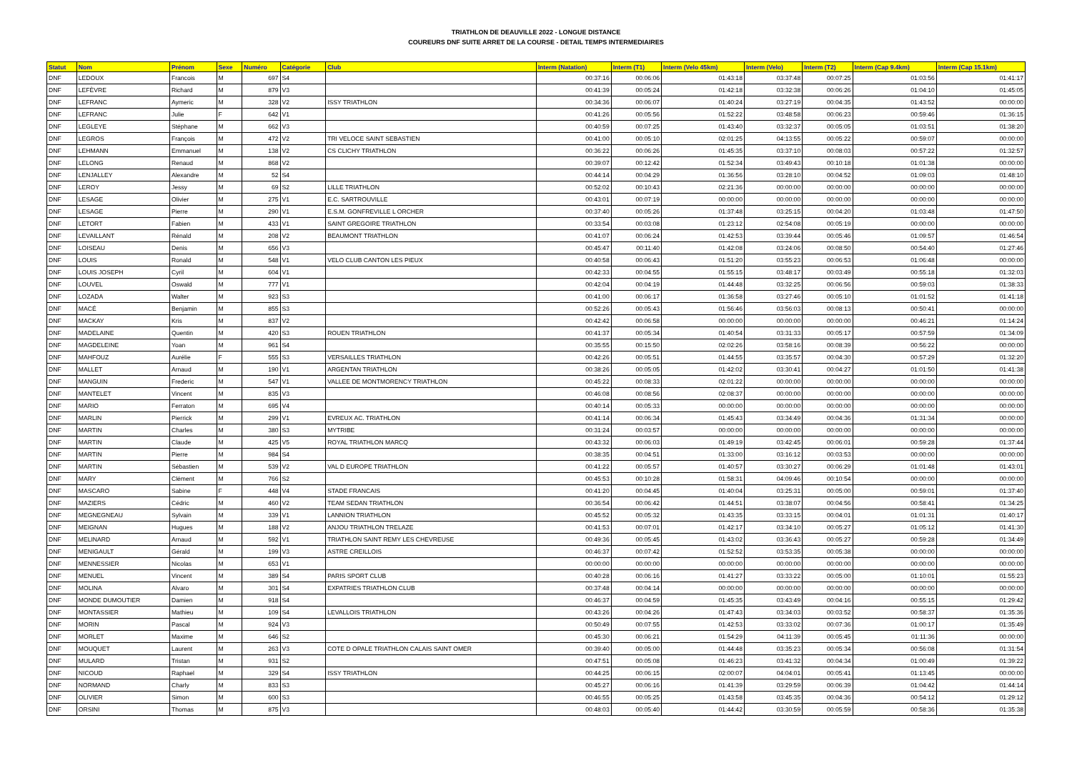TRIATHLON DE DEAUVILLE 2022 - LONGUE DISTANCE
COUREURS DNF SUITE ARRET DE LA COURSE - DETAIL TEMPS INTERMEDIAIRES
| Statut | Nom | Prénom | Sexe | Numéro | Catégorie | Club | Interm (Natation) | Interm (T1) | Interm (Velo 45km) | Interm (Velo) | Interm (T2) | Interm (Cap 9.4km) | Interm (Cap 15.1km) |
| --- | --- | --- | --- | --- | --- | --- | --- | --- | --- | --- | --- | --- | --- |
| DNF | LEDOUX | Francois | M | 697 | S4 | | 00:37:16 | 00:06:06 | 01:43:18 | 03:37:48 | 00:07:25 | 01:03:56 | 01:41:17 |
| DNF | LEFÈVRE | Richard | M | 879 | V3 | | 00:41:39 | 00:05:24 | 01:42:18 | 03:32:38 | 00:06:26 | 01:04:10 | 01:45:05 |
| DNF | LEFRANC | Aymeric | M | 328 | V2 | ISSY TRIATHLON | 00:34:36 | 00:06:07 | 01:40:24 | 03:27:19 | 00:04:35 | 01:43:52 | 00:00:00 |
| DNF | LEFRANC | Julie | F | 642 | V1 | | 00:41:26 | 00:05:56 | 01:52:22 | 03:48:58 | 00:06:23 | 00:59:46 | 01:36:15 |
| DNF | LEGLEYE | Stéphane | M | 662 | V3 | | 00:40:59 | 00:07:25 | 01:43:40 | 03:32:37 | 00:05:05 | 01:03:51 | 01:38:20 |
| DNF | LEGROS | François | M | 472 | V2 | TRI VELOCE SAINT SEBASTIEN | 00:41:00 | 00:05:10 | 02:01:25 | 04:13:55 | 00:05:22 | 00:59:07 | 00:00:00 |
| DNF | LEHMANN | Emmanuel | M | 138 | V2 | CS CLICHY TRIATHLON | 00:36:22 | 00:06:26 | 01:45:35 | 03:37:10 | 00:08:03 | 00:57:22 | 01:32:57 |
| DNF | LELONG | Renaud | M | 868 | V2 | | 00:39:07 | 00:12:42 | 01:52:34 | 03:49:43 | 00:10:18 | 01:01:38 | 00:00:00 |
| DNF | LENJALLEY | Alexandre | M | 52 | S4 | | 00:44:14 | 00:04:29 | 01:36:56 | 03:28:10 | 00:04:52 | 01:09:03 | 01:48:10 |
| DNF | LEROY | Jessy | M | 69 | S2 | LILLE TRIATHLON | 00:52:02 | 00:10:43 | 02:21:36 | 00:00:00 | 00:00:00 | 00:00:00 | 00:00:00 |
| DNF | LESAGE | Olivier | M | 275 | V1 | E.C. SARTROUVILLE | 00:43:01 | 00:07:19 | 00:00:00 | 00:00:00 | 00:00:00 | 00:00:00 | 00:00:00 |
| DNF | LESAGE | Pierre | M | 290 | V1 | E.S.M. GONFREVILLE L ORCHER | 00:37:40 | 00:05:26 | 01:37:48 | 03:25:15 | 00:04:20 | 01:03:48 | 01:47:50 |
| DNF | LETORT | Fabien | M | 433 | V1 | SAINT GREGOIRE TRIATHLON | 00:33:54 | 00:03:08 | 01:23:12 | 02:54:08 | 00:05:19 | 00:00:00 | 00:00:00 |
| DNF | LEVAILLANT | Rénald | M | 208 | V2 | BEAUMONT TRIATHLON | 00:41:07 | 00:06:24 | 01:42:53 | 03:39:44 | 00:05:46 | 01:09:57 | 01:46:54 |
| DNF | LOISEAU | Denis | M | 656 | V3 | | 00:45:47 | 00:11:40 | 01:42:08 | 03:24:06 | 00:08:50 | 00:54:40 | 01:27:46 |
| DNF | LOUIS | Ronald | M | 548 | V1 | VELO CLUB CANTON LES PIEUX | 00:40:58 | 00:06:43 | 01:51:20 | 03:55:23 | 00:06:53 | 01:06:48 | 00:00:00 |
| DNF | LOUIS JOSEPH | Cyril | M | 604 | V1 | | 00:42:33 | 00:04:55 | 01:55:15 | 03:48:17 | 00:03:49 | 00:55:18 | 01:32:03 |
| DNF | LOUVEL | Oswald | M | 777 | V1 | | 00:42:04 | 00:04:19 | 01:44:48 | 03:32:25 | 00:06:56 | 00:59:03 | 01:38:33 |
| DNF | LOZADA | Walter | M | 923 | S3 | | 00:41:00 | 00:06:17 | 01:36:58 | 03:27:46 | 00:05:10 | 01:01:52 | 01:41:18 |
| DNF | MACÉ | Benjamin | M | 855 | S3 | | 00:52:26 | 00:05:43 | 01:56:46 | 03:56:03 | 00:08:13 | 00:50:41 | 00:00:00 |
| DNF | MACKAY | Kris | M | 837 | V2 | | 00:42:42 | 00:06:58 | 00:00:00 | 00:00:00 | 00:00:00 | 00:46:21 | 01:14:24 |
| DNF | MADELAINE | Quentin | M | 420 | S3 | ROUEN TRIATHLON | 00:41:37 | 00:05:34 | 01:40:54 | 03:31:33 | 00:05:17 | 00:57:59 | 01:34:09 |
| DNF | MAGDELEINE | Yoan | M | 961 | S4 | | 00:35:55 | 00:15:50 | 02:02:26 | 03:58:16 | 00:08:39 | 00:56:22 | 00:00:00 |
| DNF | MAHFOUZ | Aurélie | F | 555 | S3 | VERSAILLES TRIATHLON | 00:42:26 | 00:05:51 | 01:44:55 | 03:35:57 | 00:04:30 | 00:57:29 | 01:32:20 |
| DNF | MALLET | Arnaud | M | 190 | V1 | ARGENTAN TRIATHLON | 00:38:26 | 00:05:05 | 01:42:02 | 03:30:41 | 00:04:27 | 01:01:50 | 01:41:38 |
| DNF | MANGUIN | Frederic | M | 547 | V1 | VALLEE DE MONTMORENCY TRIATHLON | 00:45:22 | 00:08:33 | 02:01:22 | 00:00:00 | 00:00:00 | 00:00:00 | 00:00:00 |
| DNF | MANTELET | Vincent | M | 835 | V3 | | 00:46:08 | 00:08:56 | 02:08:37 | 00:00:00 | 00:00:00 | 00:00:00 | 00:00:00 |
| DNF | MARIO | Ferraton | M | 695 | V4 | | 00:40:14 | 00:05:33 | 00:00:00 | 00:00:00 | 00:00:00 | 00:00:00 | 00:00:00 |
| DNF | MARLIN | Pierrick | M | 299 | V1 | EVREUX AC. TRIATHLON | 00:41:14 | 00:06:34 | 01:45:43 | 03:34:49 | 00:04:36 | 01:31:34 | 00:00:00 |
| DNF | MARTIN | Charles | M | 380 | S3 | MYTRIBE | 00:31:24 | 00:03:57 | 00:00:00 | 00:00:00 | 00:00:00 | 00:00:00 | 00:00:00 |
| DNF | MARTIN | Claude | M | 425 | V5 | ROYAL TRIATHLON MARCQ | 00:43:32 | 00:06:03 | 01:49:19 | 03:42:45 | 00:06:01 | 00:59:28 | 01:37:44 |
| DNF | MARTIN | Pierre | M | 984 | S4 | | 00:38:35 | 00:04:51 | 01:33:00 | 03:16:12 | 00:03:53 | 00:00:00 | 00:00:00 |
| DNF | MARTIN | Sébastien | M | 539 | V2 | VAL D EUROPE TRIATHLON | 00:41:22 | 00:05:57 | 01:40:57 | 03:30:27 | 00:06:29 | 01:01:48 | 01:43:01 |
| DNF | MARY | Clément | M | 766 | S2 | | 00:45:53 | 00:10:28 | 01:58:31 | 04:09:46 | 00:10:54 | 00:00:00 | 00:00:00 |
| DNF | MASCARO | Sabine | F | 448 | V4 | STADE FRANCAIS | 00:41:20 | 00:04:45 | 01:40:04 | 03:25:31 | 00:05:00 | 00:59:01 | 01:37:40 |
| DNF | MAZIERS | Cédric | M | 460 | V2 | TEAM SEDAN TRIATHLON | 00:36:54 | 00:06:42 | 01:44:51 | 03:38:07 | 00:04:56 | 00:58:41 | 01:34:25 |
| DNF | MEGNEGNEAU | Sylvain | M | 339 | V1 | LANNION TRIATHLON | 00:45:52 | 00:05:32 | 01:43:35 | 03:33:15 | 00:04:01 | 01:01:31 | 01:40:17 |
| DNF | MEIGNAN | Hugues | M | 188 | V2 | ANJOU TRIATHLON TRELAZE | 00:41:53 | 00:07:01 | 01:42:17 | 03:34:10 | 00:05:27 | 01:05:12 | 01:41:30 |
| DNF | MELINARD | Arnaud | M | 592 | V1 | TRIATHLON SAINT REMY LES CHEVREUSE | 00:49:36 | 00:05:45 | 01:43:02 | 03:36:43 | 00:05:27 | 00:59:28 | 01:34:49 |
| DNF | MENIGAULT | Gérald | M | 199 | V3 | ASTRE CREILLOIS | 00:46:37 | 00:07:42 | 01:52:52 | 03:53:35 | 00:05:38 | 00:00:00 | 00:00:00 |
| DNF | MENNESSIER | Nicolas | M | 653 | V1 | | 00:00:00 | 00:00:00 | 00:00:00 | 00:00:00 | 00:00:00 | 00:00:00 | 00:00:00 |
| DNF | MENUEL | Vincent | M | 389 | S4 | PARIS SPORT CLUB | 00:40:28 | 00:06:16 | 01:41:27 | 03:33:22 | 00:05:00 | 01:10:01 | 01:55:23 |
| DNF | MOLINA | Alvaro | M | 301 | S4 | EXPATRIES TRIATHLON CLUB | 00:37:48 | 00:04:14 | 00:00:00 | 00:00:00 | 00:00:00 | 00:00:00 | 00:00:00 |
| DNF | MONDE DUMOUTIER | Damien | M | 918 | S4 | | 00:46:37 | 00:04:59 | 01:45:35 | 03:43:49 | 00:04:16 | 00:55:15 | 01:29:42 |
| DNF | MONTASSIER | Mathieu | M | 109 | S4 | LEVALLOIS TRIATHLON | 00:43:26 | 00:04:26 | 01:47:43 | 03:34:03 | 00:03:52 | 00:58:37 | 01:35:36 |
| DNF | MORIN | Pascal | M | 924 | V3 | | 00:50:49 | 00:07:55 | 01:42:53 | 03:33:02 | 00:07:36 | 01:00:17 | 01:35:49 |
| DNF | MORLET | Maxime | M | 646 | S2 | | 00:45:30 | 00:06:21 | 01:54:29 | 04:11:39 | 00:05:45 | 01:11:36 | 00:00:00 |
| DNF | MOUQUET | Laurent | M | 263 | V3 | COTE D OPALE TRIATHLON CALAIS SAINT OMER | 00:39:40 | 00:05:00 | 01:44:48 | 03:35:23 | 00:05:34 | 00:56:08 | 01:31:54 |
| DNF | MULARD | Tristan | M | 931 | S2 | | 00:47:51 | 00:05:08 | 01:46:23 | 03:41:32 | 00:04:34 | 01:00:49 | 01:39:22 |
| DNF | NICOUD | Raphael | M | 329 | S4 | ISSY TRIATHLON | 00:44:25 | 00:06:15 | 02:00:07 | 04:04:01 | 00:05:41 | 01:13:45 | 00:00:00 |
| DNF | NORMAND | Charly | M | 833 | S3 | | 00:45:27 | 00:06:16 | 01:41:39 | 03:29:59 | 00:06:39 | 01:04:42 | 01:44:14 |
| DNF | OLIVIER | Simon | M | 600 | S3 | | 00:46:55 | 00:05:25 | 01:43:58 | 03:45:35 | 00:04:36 | 00:54:12 | 01:29:12 |
| DNF | ORSINI | Thomas | M | 875 | V3 | | 00:48:03 | 00:05:40 | 01:44:42 | 03:30:59 | 00:05:59 | 00:58:36 | 01:35:38 |